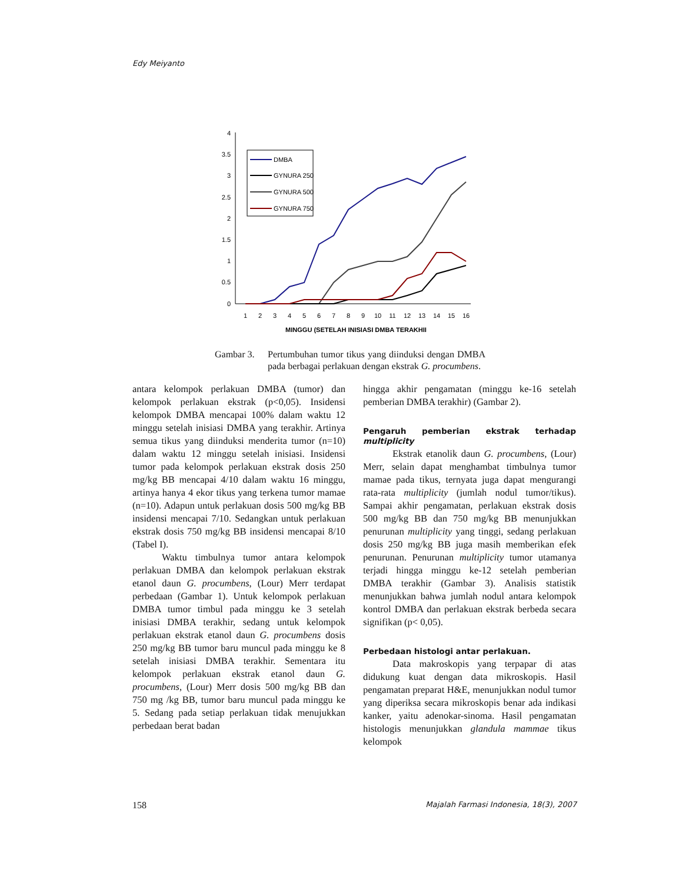Edy Meiyanto
4
3.5
3
2.5
2
1.5
1
0.5
0
1
2
3
4
5
6
7
8
9
10
11
12
13
14
15
16
MINGGU (SETELAH INISIASI DMBA TERAKHII
DMBA
GYNURA 250
GYNURA 500
GYNURA 750
Gambar 3. Pertumbuhan tumor tikus yang diinduksi dengan DMBA pada berbagai perlakuan dengan ekstrak G. procumbens.
antara kelompok perlakuan DMBA (tumor) dan kelompok perlakuan ekstrak (p<0,05). Insidensi kelompok DMBA mencapai 100% dalam waktu 12 minggu setelah inisiasi DMBA yang terakhir. Artinya semua tikus yang diinduksi menderita tumor (n=10) dalam waktu 12 minggu setelah inisiasi. Insidensi tumor pada kelompok perlakuan ekstrak dosis 250 mg/kg BB mencapai 4/10 dalam waktu 16 minggu, artinya hanya 4 ekor tikus yang terkena tumor mamae (n=10). Adapun untuk perlakuan dosis 500 mg/kg BB insidensi mencapai 7/10. Sedangkan untuk perlakuan ekstrak dosis 750 mg/kg BB insidensi mencapai 8/10 (Tabel I).
Waktu timbulnya tumor antara kelompok perlakuan DMBA dan kelompok perlakuan ekstrak etanol daun G. procumbens, (Lour) Merr terdapat perbedaan (Gambar 1). Untuk kelompok perlakuan DMBA tumor timbul pada minggu ke 3 setelah inisiasi DMBA terakhir, sedang untuk kelompok perlakuan ekstrak etanol daun G. procumbens dosis 250 mg/kg BB tumor baru muncul pada minggu ke 8 setelah inisiasi DMBA terakhir. Sementara itu kelompok perlakuan ekstrak etanol daun G. procumbens, (Lour) Merr dosis 500 mg/kg BB dan 750 mg /kg BB, tumor baru muncul pada minggu ke 5. Sedang pada setiap perlakuan tidak menujukkan perbedaan berat badan
hingga akhir pengamatan (minggu ke-16 setelah pemberian DMBA terakhir) (Gambar 2).
Pengaruh pemberian ekstrak terhadap multiplicity
Ekstrak etanolik daun G. procumbens, (Lour) Merr, selain dapat menghambat timbulnya tumor mamae pada tikus, ternyata juga dapat mengurangi rata-rata multiplicity (jumlah nodul tumor/tikus). Sampai akhir pengamatan, perlakuan ekstrak dosis 500 mg/kg BB dan 750 mg/kg BB menunjukkan penurunan multiplicity yang tinggi, sedang perlakuan dosis 250 mg/kg BB juga masih memberikan efek penurunan. Penurunan multiplicity tumor utamanya terjadi hingga minggu ke-12 setelah pemberian DMBA terakhir (Gambar 3). Analisis statistik menunjukkan bahwa jumlah nodul antara kelompok kontrol DMBA dan perlakuan ekstrak berbeda secara signifikan (p< 0,05).
Perbedaan histologi antar perlakuan.
Data makroskopis yang terpapar di atas didukung kuat dengan data mikroskopis. Hasil pengamatan preparat H&E, menunjukkan nodul tumor yang diperiksa secara mikroskopis benar ada indikasi kanker, yaitu adenokar-sinoma. Hasil pengamatan histologis menunjukkan glandula mammae tikus kelompok
158 Majalah Farmasi Indonesia, 18(3), 2007